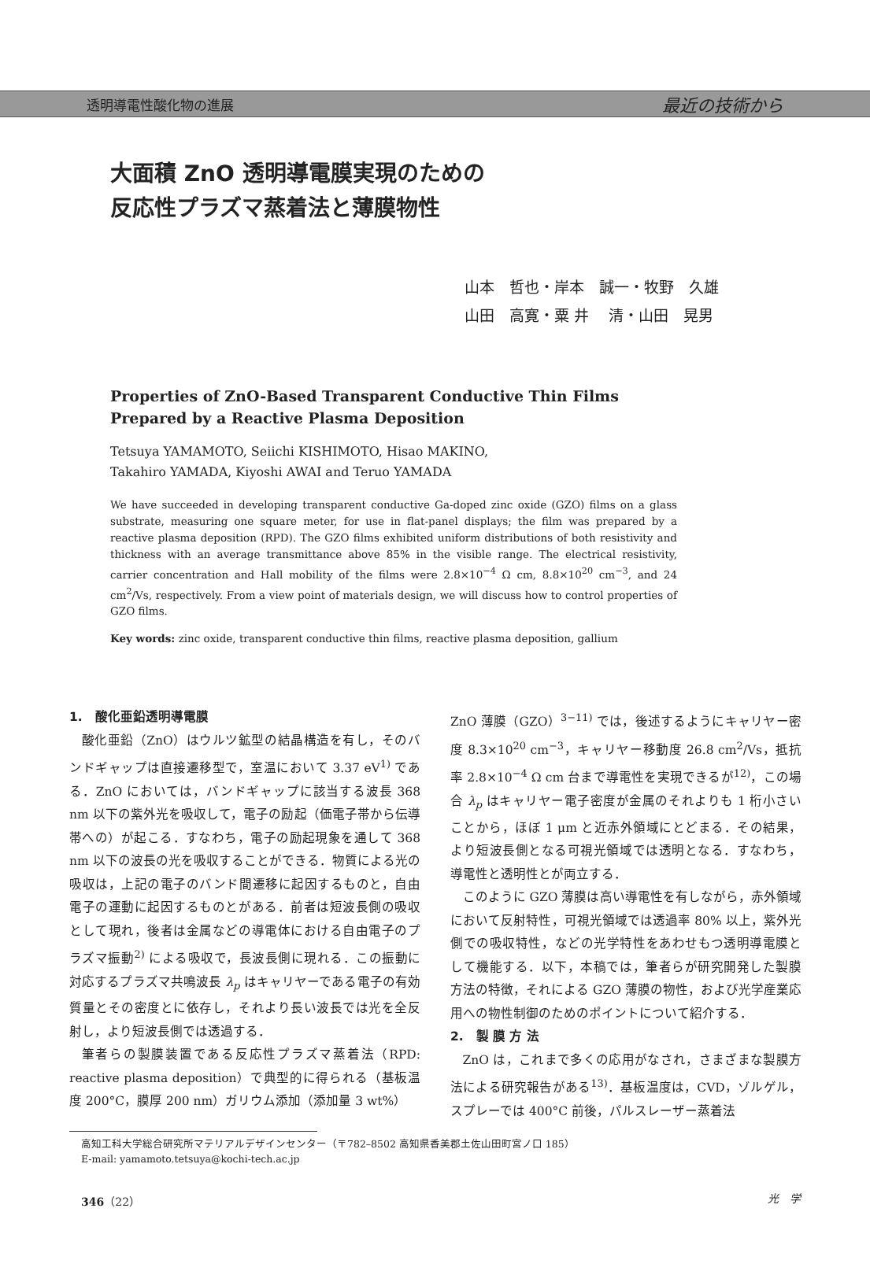透明導電性酸化物の進展 最近の技術から
大面積 ZnO 透明導電膜実現のための
反応性プラズマ蒸着法と薄膜物性
山本　哲也・岸本　誠一・牧野　久雄
山田　高寛・粟 井　 清・山田　晃男
Properties of ZnO-Based Transparent Conductive Thin Films Prepared by a Reactive Plasma Deposition
Tetsuya YAMAMOTO, Seiichi KISHIMOTO, Hisao MAKINO,
Takahiro YAMADA, Kiyoshi AWAI and Teruo YAMADA
We have succeeded in developing transparent conductive Ga-doped zinc oxide (GZO) films on a glass substrate, measuring one square meter, for use in flat-panel displays; the film was prepared by a reactive plasma deposition (RPD). The GZO films exhibited uniform distributions of both resistivity and thickness with an average transmittance above 85% in the visible range. The electrical resistivity, carrier concentration and Hall mobility of the films were 2.8×10<sup>−4</sup> Ω cm, 8.8×10<sup>20</sup> cm<sup>−3</sup>, and 24 cm<sup>2</sup>/Vs, respectively. From a view point of materials design, we will discuss how to control properties of GZO films.
Key words: zinc oxide, transparent conductive thin films, reactive plasma deposition, gallium
1.　酸化亜鉛透明導電膜
酸化亜鉛（ZnO）はウルツ鉱型の結晶構造を有し，そのバンドギャップは直接遷移型で，室温において 3.37 eV<sup>1)</sup> である．ZnO においては，バンドギャップに該当する波長 368 nm 以下の紫外光を吸収して，電子の励起（価電子帯から伝導帯への）が起こる．すなわち，電子の励起現象を通して 368 nm 以下の波長の光を吸収することができる．物質による光の吸収は，上記の電子のバンド間遷移に起因するものと，自由電子の運動に起因するものとがある．前者は短波長側の吸収として現れ，後者は金属などの導電体における自由電子のプラズマ振動<sup>2)</sup> による吸収で，長波長側に現れる．この振動に対応するプラズマ共鳴波長 λ<sub>p</sub> はキャリヤーである電子の有効質量とその密度とに依存し，それより長い波長では光を全反射し，より短波長側では透過する．
筆者らの製膜装置である反応性プラズマ蒸着法（RPD: reactive plasma deposition）で典型的に得られる（基板温度 200°C，膜厚 200 nm）ガリウム添加（添加量 3 wt%）
ZnO 薄膜（GZO）<sup>3−11)</sup> では，後述するようにキャリヤー密度 8.3×10<sup>20</sup> cm<sup>−3</sup>，キャリヤー移動度 26.8 cm<sup>2</sup>/Vs，抵抗率 2.8×10<sup>−4</sup> Ω cm 台まで導電性を実現できるが<sup>12)</sup>，この場合 λ<sub>p</sub> はキャリヤー電子密度が金属のそれよりも 1 桁小さいことから，ほぼ 1 μm と近赤外領域にとどまる．その結果，より短波長側となる可視光領域では透明となる．すなわち，導電性と透明性とが両立する．
このように GZO 薄膜は高い導電性を有しながら，赤外領域において反射特性，可視光領域では透過率 80% 以上，紫外光側での吸収特性，などの光学特性をあわせもつ透明導電膜として機能する．以下，本稿では，筆者らが研究開発した製膜方法の特徴，それによる GZO 薄膜の物性，および光学産業応用への物性制御のためのポイントについて紹介する．
2.　製 膜 方 法
ZnO は，これまで多くの応用がなされ，さまざまな製膜方法による研究報告がある<sup>13)</sup>．基板温度は，CVD，ゾルゲル，スプレーでは 400°C 前後，パルスレーザー蒸着法
高知工科大学総合研究所マテリアルデザインセンター（〒782–8502 高知県香美郡土佐山田町宮ノ口 185）
E-mail: yamamoto.tetsuya@kochi-tech.ac.jp
346（22） 光　学